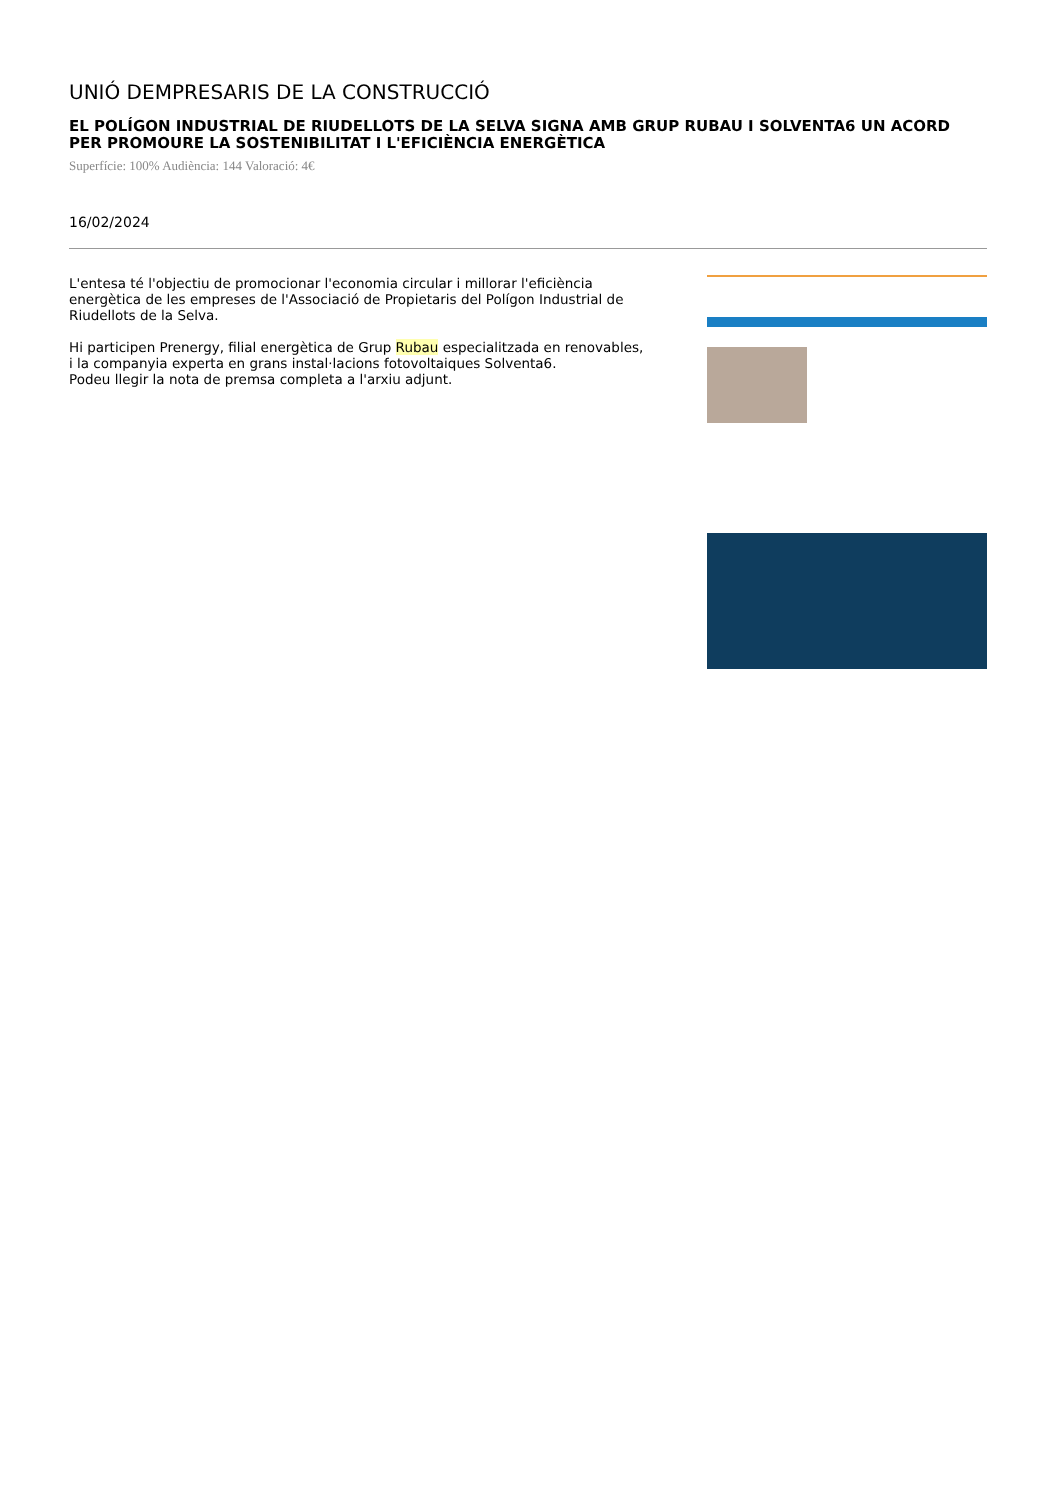UNIÓ DEMPRESARIS DE LA CONSTRUCCIÓ
EL POLÍGON INDUSTRIAL DE RIUDELLOTS DE LA SELVA SIGNA AMB GRUP RUBAU I SOLVENTA6 UN ACORD PER PROMOURE LA SOSTENIBILITAT I L'EFICIÈNCIA ENERGÈTICA
Superfície: 100% Audiència: 144 Valoració: 4€
16/02/2024
L'entesa té l'objectiu de promocionar l'economia circular i millorar l'eficiència energètica de les empreses de l'Associació de Propietaris del Polígon Industrial de Riudellots de la Selva.
Hi participen Prenergy, filial energètica de Grup Rubau especialitzada en renovables, i la companyia experta en grans instal·lacions fotovoltaiques Solventa6.
Podeu llegir la nota de premsa completa a l'arxiu adjunt.